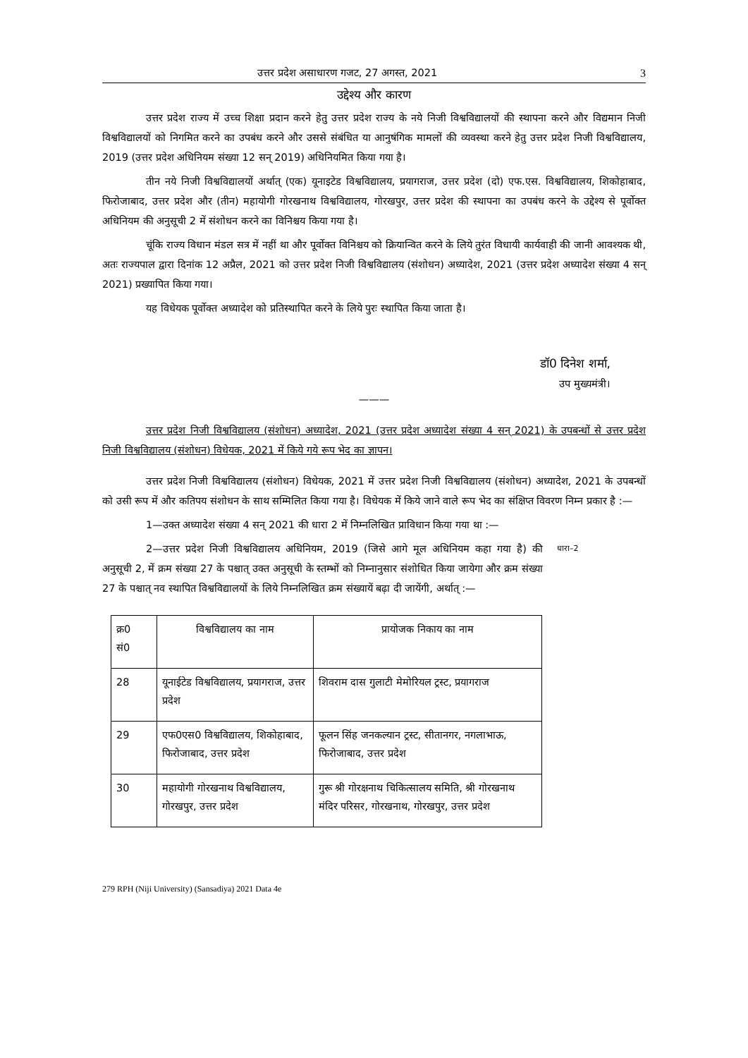उत्तर प्रदेश असाधारण गजट, 27 अगस्त, 2021 3
उद्देश्य और कारण
उत्तर प्रदेश राज्य में उच्च शिक्षा प्रदान करने हेतु उत्तर प्रदेश राज्य के नये निजी विश्वविद्यालयों की स्थापना करने और विद्यमान निजी विश्वविद्यालयों को निगमित करने का उपबंध करने और उससे संबंधित या आनुषंगिक मामलों की व्यवस्था करने हेतु उत्तर प्रदेश निजी विश्वविद्यालय, 2019 (उत्तर प्रदेश अधिनियम संख्या 12 सन् 2019) अधिनियमित किया गया है।
तीन नये निजी विश्वविद्यालयों अर्थात् (एक) यूनाइटेड विश्वविद्यालय, प्रयागराज, उत्तर प्रदेश (दो) एफ.एस. विश्वविद्यालय, शिकोहाबाद, फिरोजाबाद, उत्तर प्रदेश और (तीन) महायोगी गोरखनाथ विश्वविद्यालय, गोरखपुर, उत्तर प्रदेश की स्थापना का उपबंध करने के उद्देश्य से पूर्वोक्त अधिनियम की अनुसूची 2 में संशोधन करने का विनिश्चय किया गया है।
चूंकि राज्य विधान मंडल सत्र में नहीं था और पूर्वोक्त विनिश्चय को क्रियान्वित करने के लिये तुरंत विधायी कार्यवाही की जानी आवश्यक थी, अतः राज्यपाल द्वारा दिनांक 12 अप्रैल, 2021 को उत्तर प्रदेश निजी विश्वविद्यालय (संशोधन) अध्यादेश, 2021 (उत्तर प्रदेश अध्यादेश संख्या 4 सन् 2021) प्रख्यापित किया गया।
यह विधेयक पूर्वोक्त अध्यादेश को प्रतिस्थापित करने के लिये पुरः स्थापित किया जाता है।
डॉ0 दिनेश शर्मा,
उप मुख्यमंत्री।
———
उत्तर प्रदेश निजी विश्वविद्यालय (संशोधन) अध्यादेश, 2021 (उत्तर प्रदेश अध्यादेश संख्या 4 सन् 2021) के उपबन्धों से उत्तर प्रदेश निजी विश्वविद्यालय (संशोधन) विधेयक, 2021 में किये गये रूप भेद का ज्ञापन।
उत्तर प्रदेश निजी विश्वविद्यालय (संशोधन) विधेयक, 2021 में उत्तर प्रदेश निजी विश्वविद्यालय (संशोधन) अध्यादेश, 2021 के उपबन्धों को उसी रूप में और कतिपय संशोधन के साथ सम्मिलित किया गया है। विधेयक में किये जाने वाले रूप भेद का संक्षिप्त विवरण निम्न प्रकार है :—
1—उक्त अध्यादेश संख्या 4 सन् 2021 की धारा 2 में निम्नलिखित प्राविधान किया गया था :—
2—उत्तर प्रदेश निजी विश्वविद्यालय अधिनियम, 2019 (जिसे आगे मूल अधिनियम कहा गया है) की अनुसूची 2, में क्रम संख्या 27 के पश्चात् उक्त अनुसूची के स्तम्भों को निम्नानुसार संशोधित किया जायेगा और क्रम संख्या 27 के पश्चात् नव स्थापित विश्वविद्यालयों के लिये निम्नलिखित क्रम संख्यायें बढ़ा दी जायेंगी, अर्थात् :—
धारा–2
| क्र0 सं0 | विश्वविद्यालय का नाम | प्रायोजक निकाय का नाम |
| 28 | यूनाईटेड विश्वविद्यालय, प्रयागराज, उत्तर प्रदेश | शिवराम दास गुलाटी मेमोरियल ट्रस्ट, प्रयागराज |
| 29 | एफ0एस0 विश्वविद्यालय, शिकोहाबाद, फिरोजाबाद, उत्तर प्रदेश | फूलन सिंह जनकल्यान ट्रस्ट, सीतानगर, नगलाभाऊ, फिरोजाबाद, उत्तर प्रदेश |
| 30 | महायोगी गोरखनाथ विश्वविद्यालय, गोरखपुर, उत्तर प्रदेश | गुरू श्री गोरक्षनाथ चिकित्सालय समिति, श्री गोरखनाथ मंदिर परिसर, गोरखनाथ, गोरखपुर, उत्तर प्रदेश |
279 RPH (Niji University) (Sansadiya) 2021 Data 4e